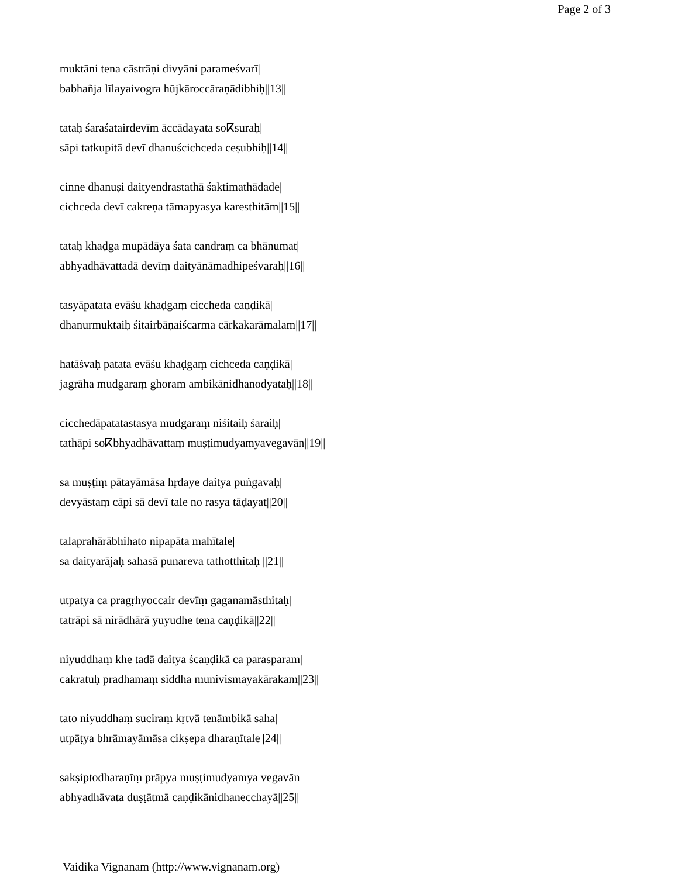Page 2 of 3
muktāni tena cāstrāṇi divyāni parameśvarī|
babhañja līlayaivogra hūjkāroccāraṇādibhiḥ||13||
tataḥ śaraśatairdevīm āccādayata soⴽsuraḥ|
sāpi tatkupitā devī dhanuścichceda ceṣubhiḥ||14||
cinne dhanuṣi daityendrastathā śaktimathādade|
cichceda devī cakreṇa tāmapyasya karesthitām||15||
tataḥ khaḍga mupādāya śata candraṃ ca bhānumat|
abhyadhāvattadā devīṃ daityānāmadhipeśvaraḥ||16||
tasyāpatata evāśu khaḍgaṃ ciccheda caṇḍikā|
dhanurmuktaiḥ śitairbāṇaiścarma cārkakarāmalam||17||
hatāśvaḥ patata evāśu khaḍgaṃ cichceda caṇḍikā|
jagrāha mudgaraṃ ghoram ambikānidhanodyataḥ||18||
cicchedāpatatastasya mudgaraṃ niśitaiḥ śaraiḥ|
tathāpi soⴽbhyadhāvattaṃ muṣṭimudyamyavegavān||19||
sa muṣṭiṃ pātayāmāsa hṛdaye daitya puṅgavaḥ|
devyāstaṃ cāpi sā devī tale no rasya tāḍayat||20||
talaprahārābhihato nipapāta mahītale|
sa daityarājaḥ sahasā punareva tathotthitaḥ ||21||
utpatya ca pragṛhyoccair devīṃ gaganamāsthitaḥ|
tatrāpi sā nirādhārā yuyudhe tena caṇḍikā||22||
niyuddhaṃ khe tadā daitya ścaṇḍikā ca parasparam|
cakratuḥ pradhamaṃ siddha munivismayakārakam||23||
tato niyuddhaṃ suciraṃ kṛtvā tenāmbikā saha|
utpāṭya bhrāmayāmāsa cikṣepa dharaṇītale||24||
sakṣiptodharaṇīṃ prāpya muṣṭimudyamya vegavān|
abhyadhāvata duṣṭātmā caṇḍikānidhanecchayā||25||
Vaidika Vignanam (http://www.vignanam.org)